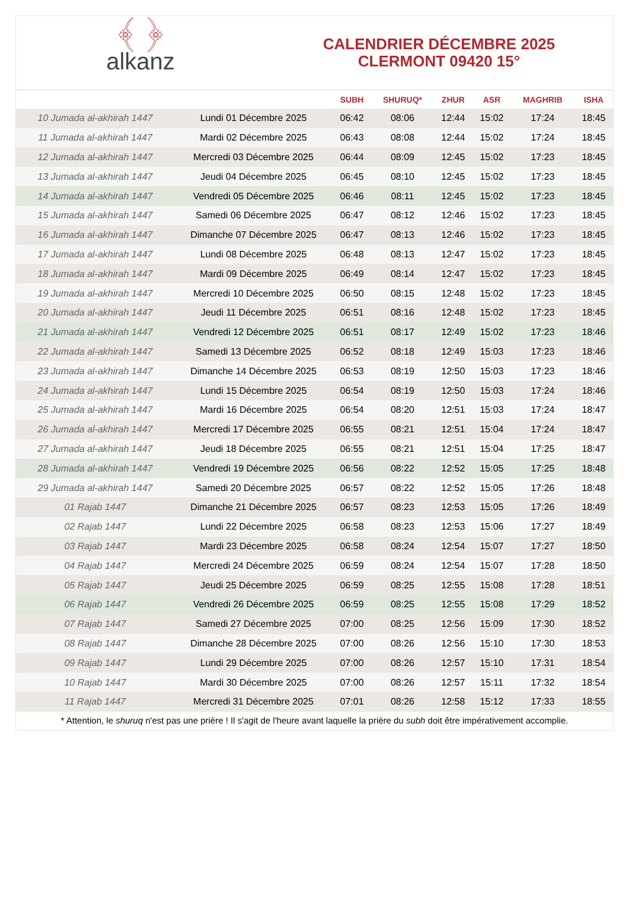﴾ ﴿
alkanz
CALENDRIER DÉCEMBRE 2025
CLERMONT 09420 15°
| | | SUBH | SHURUQ* | ZHUR | ASR | MAGHRIB | ISHA |
| --- | --- | --- | --- | --- | --- | --- | --- |
| 10 Jumada al-akhirah 1447 | Lundi 01 Décembre 2025 | 06:42 | 08:06 | 12:44 | 15:02 | 17:24 | 18:45 |
| 11 Jumada al-akhirah 1447 | Mardi 02 Décembre 2025 | 06:43 | 08:08 | 12:44 | 15:02 | 17:24 | 18:45 |
| 12 Jumada al-akhirah 1447 | Mercredi 03 Décembre 2025 | 06:44 | 08:09 | 12:45 | 15:02 | 17:23 | 18:45 |
| 13 Jumada al-akhirah 1447 | Jeudi 04 Décembre 2025 | 06:45 | 08:10 | 12:45 | 15:02 | 17:23 | 18:45 |
| 14 Jumada al-akhirah 1447 | Vendredi 05 Décembre 2025 | 06:46 | 08:11 | 12:45 | 15:02 | 17:23 | 18:45 |
| 15 Jumada al-akhirah 1447 | Samedi 06 Décembre 2025 | 06:47 | 08:12 | 12:46 | 15:02 | 17:23 | 18:45 |
| 16 Jumada al-akhirah 1447 | Dimanche 07 Décembre 2025 | 06:47 | 08:13 | 12:46 | 15:02 | 17:23 | 18:45 |
| 17 Jumada al-akhirah 1447 | Lundi 08 Décembre 2025 | 06:48 | 08:13 | 12:47 | 15:02 | 17:23 | 18:45 |
| 18 Jumada al-akhirah 1447 | Mardi 09 Décembre 2025 | 06:49 | 08:14 | 12:47 | 15:02 | 17:23 | 18:45 |
| 19 Jumada al-akhirah 1447 | Mercredi 10 Décembre 2025 | 06:50 | 08:15 | 12:48 | 15:02 | 17:23 | 18:45 |
| 20 Jumada al-akhirah 1447 | Jeudi 11 Décembre 2025 | 06:51 | 08:16 | 12:48 | 15:02 | 17:23 | 18:45 |
| 21 Jumada al-akhirah 1447 | Vendredi 12 Décembre 2025 | 06:51 | 08:17 | 12:49 | 15:02 | 17:23 | 18:46 |
| 22 Jumada al-akhirah 1447 | Samedi 13 Décembre 2025 | 06:52 | 08:18 | 12:49 | 15:03 | 17:23 | 18:46 |
| 23 Jumada al-akhirah 1447 | Dimanche 14 Décembre 2025 | 06:53 | 08:19 | 12:50 | 15:03 | 17:23 | 18:46 |
| 24 Jumada al-akhirah 1447 | Lundi 15 Décembre 2025 | 06:54 | 08:19 | 12:50 | 15:03 | 17:24 | 18:46 |
| 25 Jumada al-akhirah 1447 | Mardi 16 Décembre 2025 | 06:54 | 08:20 | 12:51 | 15:03 | 17:24 | 18:47 |
| 26 Jumada al-akhirah 1447 | Mercredi 17 Décembre 2025 | 06:55 | 08:21 | 12:51 | 15:04 | 17:24 | 18:47 |
| 27 Jumada al-akhirah 1447 | Jeudi 18 Décembre 2025 | 06:55 | 08:21 | 12:51 | 15:04 | 17:25 | 18:47 |
| 28 Jumada al-akhirah 1447 | Vendredi 19 Décembre 2025 | 06:56 | 08:22 | 12:52 | 15:05 | 17:25 | 18:48 |
| 29 Jumada al-akhirah 1447 | Samedi 20 Décembre 2025 | 06:57 | 08:22 | 12:52 | 15:05 | 17:26 | 18:48 |
| 01 Rajab 1447 | Dimanche 21 Décembre 2025 | 06:57 | 08:23 | 12:53 | 15:05 | 17:26 | 18:49 |
| 02 Rajab 1447 | Lundi 22 Décembre 2025 | 06:58 | 08:23 | 12:53 | 15:06 | 17:27 | 18:49 |
| 03 Rajab 1447 | Mardi 23 Décembre 2025 | 06:58 | 08:24 | 12:54 | 15:07 | 17:27 | 18:50 |
| 04 Rajab 1447 | Mercredi 24 Décembre 2025 | 06:59 | 08:24 | 12:54 | 15:07 | 17:28 | 18:50 |
| 05 Rajab 1447 | Jeudi 25 Décembre 2025 | 06:59 | 08:25 | 12:55 | 15:08 | 17:28 | 18:51 |
| 06 Rajab 1447 | Vendredi 26 Décembre 2025 | 06:59 | 08:25 | 12:55 | 15:08 | 17:29 | 18:52 |
| 07 Rajab 1447 | Samedi 27 Décembre 2025 | 07:00 | 08:25 | 12:56 | 15:09 | 17:30 | 18:52 |
| 08 Rajab 1447 | Dimanche 28 Décembre 2025 | 07:00 | 08:26 | 12:56 | 15:10 | 17:30 | 18:53 |
| 09 Rajab 1447 | Lundi 29 Décembre 2025 | 07:00 | 08:26 | 12:57 | 15:10 | 17:31 | 18:54 |
| 10 Rajab 1447 | Mardi 30 Décembre 2025 | 07:00 | 08:26 | 12:57 | 15:11 | 17:32 | 18:54 |
| 11 Rajab 1447 | Mercredi 31 Décembre 2025 | 07:01 | 08:26 | 12:58 | 15:12 | 17:33 | 18:55 |
* Attention, le shuruq n'est pas une prière ! Il s'agit de l'heure avant laquelle la prière du subh doit être impérativement accomplie.